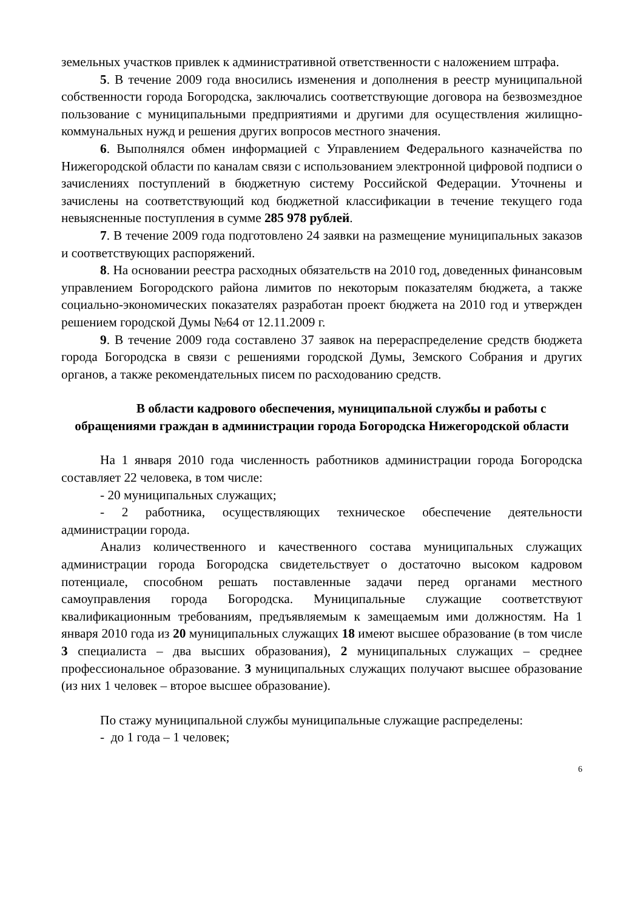земельных участков привлек к административной ответственности с наложением штрафа.
5. В течение 2009 года вносились изменения и дополнения в реестр муниципальной собственности города Богородска, заключались соответствующие договора на безвозмездное пользование с муниципальными предприятиями и другими для осуществления жилищно-коммунальных нужд и решения других вопросов местного значения.
6. Выполнялся обмен информацией с Управлением Федерального казначейства по Нижегородской области по каналам связи с использованием электронной цифровой подписи о зачислениях поступлений в бюджетную систему Российской Федерации. Уточнены и зачислены на соответствующий код бюджетной классификации в течение текущего года невыясненные поступления в сумме 285 978 рублей.
7. В течение 2009 года подготовлено 24 заявки на размещение муниципальных заказов и соответствующих распоряжений.
8. На основании реестра расходных обязательств на 2010 год, доведенных финансовым управлением Богородского района лимитов по некоторым показателям бюджета, а также социально-экономических показателях разработан проект бюджета на 2010 год и утвержден решением городской Думы №64 от 12.11.2009 г.
9. В течение 2009 года составлено 37 заявок на перераспределение средств бюджета города Богородска в связи с решениями городской Думы, Земского Собрания и других органов, а также рекомендательных писем по расходованию средств.
В области кадрового обеспечения, муниципальной службы и работы с обращениями граждан в администрации города Богородска Нижегородской области
На 1 января 2010 года численность работников администрации города Богородска составляет 22 человека, в том числе:
- 20 муниципальных служащих;
- 2 работника, осуществляющих техническое обеспечение деятельности администрации города.
Анализ количественного и качественного состава муниципальных служащих администрации города Богородска свидетельствует о достаточно высоком кадровом потенциале, способном решать поставленные задачи перед органами местного самоуправления города Богородска. Муниципальные служащие соответствуют квалификационным требованиям, предъявляемым к замещаемым ими должностям. На 1 января 2010 года из 20 муниципальных служащих 18 имеют высшее образование (в том числе 3 специалиста – два высших образования), 2 муниципальных служащих – среднее профессиональное образование. 3 муниципальных служащих получают высшее образование (из них 1 человек – второе высшее образование).
По стажу муниципальной службы муниципальные служащие распределены:
- до 1 года – 1 человек;
6